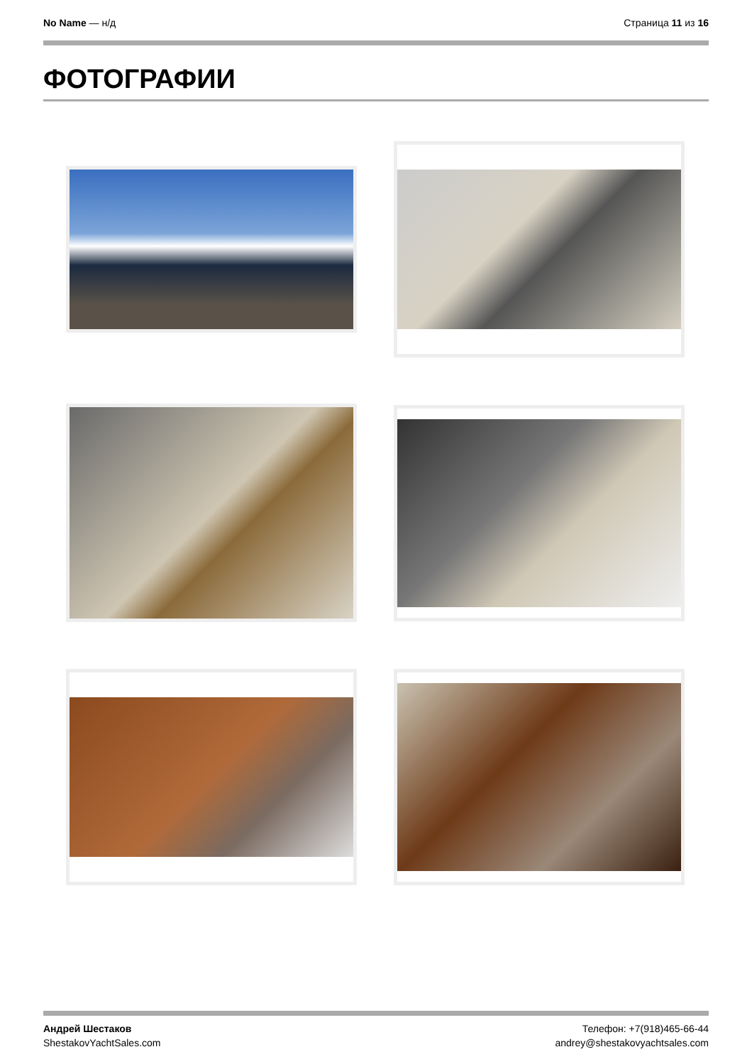No Name — н/д Страница 11 из 16
ФОТОГРАФИИ
Андрей Шестаков
ShestakovYachtSales.com
Телефон: +7(918)465-66-44
andrey@shestakovyachtsales.com